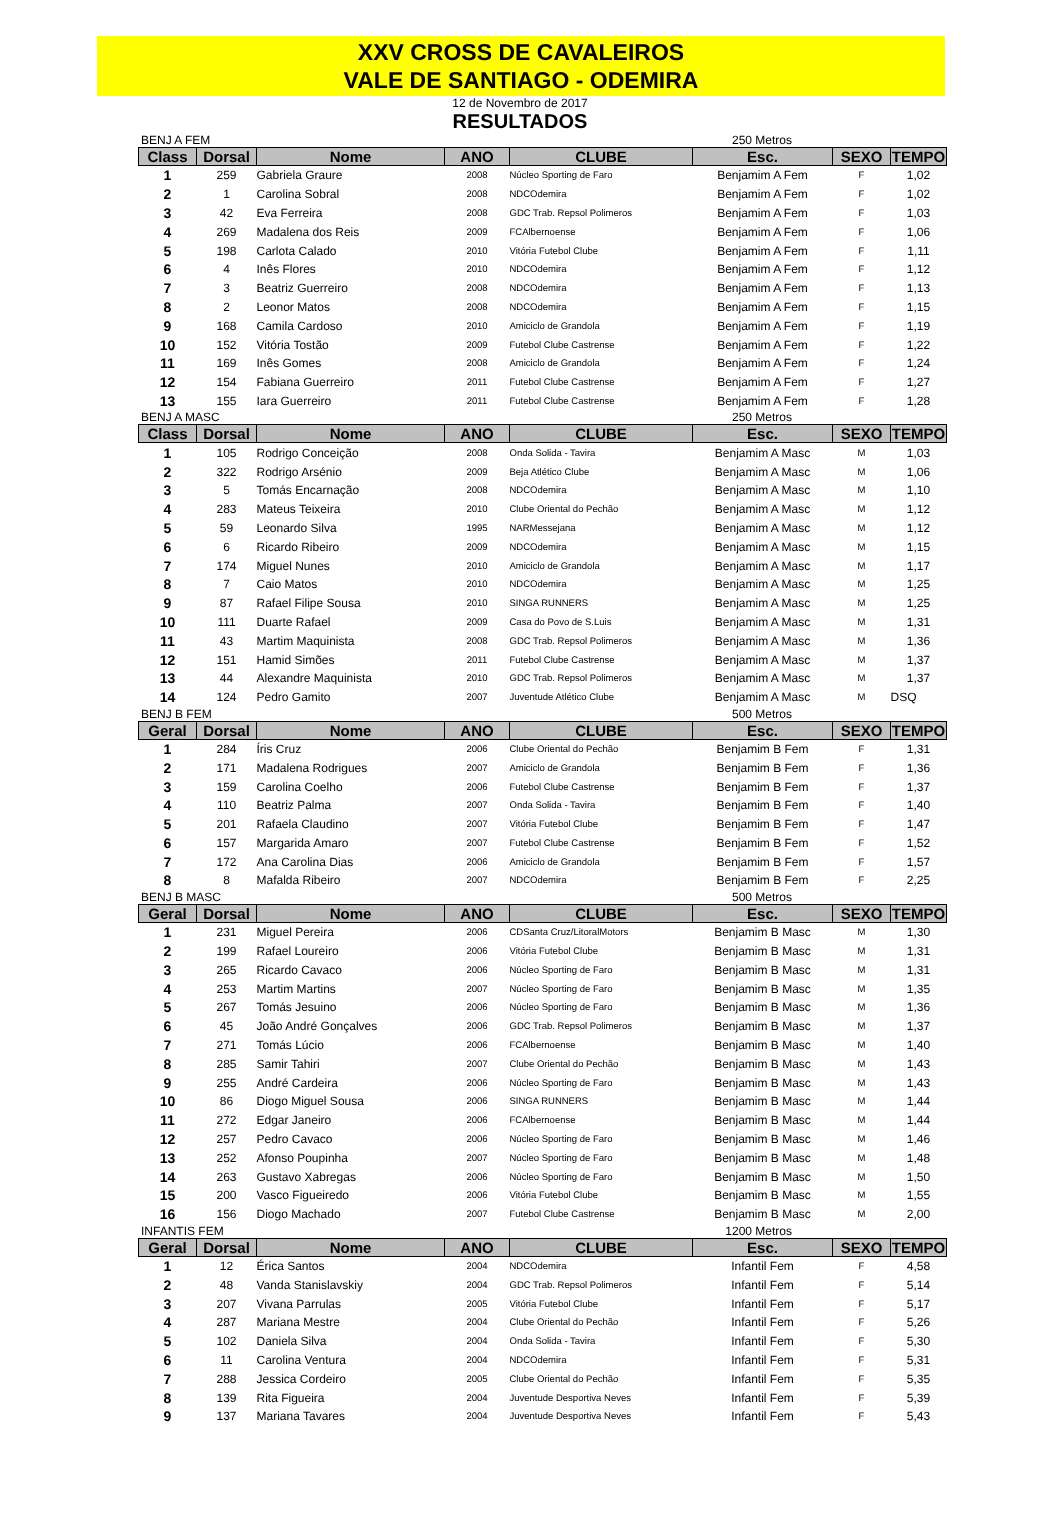XXV CROSS DE CAVALEIROS
VALE DE SANTIAGO - ODEMIRA
12 de Novembro de 2017
RESULTADOS
BENJ A FEM 250 Metros
| Class | Dorsal | Nome | ANO | CLUBE | Esc. | SEXO | TEMPO |
| --- | --- | --- | --- | --- | --- | --- | --- |
| 1 | 259 | Gabriela Graure | 2008 | Núcleo Sporting de Faro | Benjamim A Fem | F | 1,02 |
| 2 | 1 | Carolina Sobral | 2008 | NDCOdemira | Benjamim A Fem | F | 1,02 |
| 3 | 42 | Eva Ferreira | 2008 | GDC Trab. Repsol Polimeros | Benjamim A Fem | F | 1,03 |
| 4 | 269 | Madalena dos Reis | 2009 | FCAlbernoense | Benjamim A Fem | F | 1,06 |
| 5 | 198 | Carlota Calado | 2010 | Vitória Futebol Clube | Benjamim A Fem | F | 1,11 |
| 6 | 4 | Inês Flores | 2010 | NDCOdemira | Benjamim A Fem | F | 1,12 |
| 7 | 3 | Beatriz Guerreiro | 2008 | NDCOdemira | Benjamim A Fem | F | 1,13 |
| 8 | 2 | Leonor Matos | 2008 | NDCOdemira | Benjamim A Fem | F | 1,15 |
| 9 | 168 | Camila Cardoso | 2010 | Amiciclo de Grandola | Benjamim A Fem | F | 1,19 |
| 10 | 152 | Vitória Tostão | 2009 | Futebol Clube Castrense | Benjamim A Fem | F | 1,22 |
| 11 | 169 | Inês Gomes | 2008 | Amiciclo de Grandola | Benjamim A Fem | F | 1,24 |
| 12 | 154 | Fabiana Guerreiro | 2011 | Futebol Clube Castrense | Benjamim A Fem | F | 1,27 |
| 13 | 155 | Iara Guerreiro | 2011 | Futebol Clube Castrense | Benjamim A Fem | F | 1,28 |
BENJ A MASC 250 Metros
| Class | Dorsal | Nome | ANO | CLUBE | Esc. | SEXO | TEMPO |
| --- | --- | --- | --- | --- | --- | --- | --- |
| 1 | 105 | Rodrigo Conceição | 2008 | Onda Solida - Tavira | Benjamim A Masc | M | 1,03 |
| 2 | 322 | Rodrigo Arsénio | 2009 | Beja Atlético Clube | Benjamim A Masc | M | 1,06 |
| 3 | 5 | Tomás Encarnação | 2008 | NDCOdemira | Benjamim A Masc | M | 1,10 |
| 4 | 283 | Mateus Teixeira | 2010 | Clube Oriental do Pechão | Benjamim A Masc | M | 1,12 |
| 5 | 59 | Leonardo Silva | 1995 | NARMessejana | Benjamim A Masc | M | 1,12 |
| 6 | 6 | Ricardo Ribeiro | 2009 | NDCOdemira | Benjamim A Masc | M | 1,15 |
| 7 | 174 | Miguel Nunes | 2010 | Amiciclo de Grandola | Benjamim A Masc | M | 1,17 |
| 8 | 7 | Caio Matos | 2010 | NDCOdemira | Benjamim A Masc | M | 1,25 |
| 9 | 87 | Rafael Filipe Sousa | 2010 | SINGA RUNNERS | Benjamim A Masc | M | 1,25 |
| 10 | 111 | Duarte Rafael | 2009 | Casa do Povo de S.Luis | Benjamim A Masc | M | 1,31 |
| 11 | 43 | Martim Maquinista | 2008 | GDC Trab. Repsol Polimeros | Benjamim A Masc | M | 1,36 |
| 12 | 151 | Hamid Simões | 2011 | Futebol Clube Castrense | Benjamim A Masc | M | 1,37 |
| 13 | 44 | Alexandre Maquinista | 2010 | GDC Trab. Repsol Polimeros | Benjamim A Masc | M | 1,37 |
| 14 | 124 | Pedro Gamito | 2007 | Juventude Atlético Clube | Benjamim A Masc | M | DSQ |
BENJ B FEM 500 Metros
| Geral | Dorsal | Nome | ANO | CLUBE | Esc. | SEXO | TEMPO |
| --- | --- | --- | --- | --- | --- | --- | --- |
| 1 | 284 | Íris Cruz | 2006 | Clube Oriental do Pechão | Benjamim B Fem | F | 1,31 |
| 2 | 171 | Madalena Rodrigues | 2007 | Amiciclo de Grandola | Benjamim B Fem | F | 1,36 |
| 3 | 159 | Carolina Coelho | 2006 | Futebol Clube Castrense | Benjamim B Fem | F | 1,37 |
| 4 | 110 | Beatriz Palma | 2007 | Onda Solida - Tavira | Benjamim B Fem | F | 1,40 |
| 5 | 201 | Rafaela Claudino | 2007 | Vitória Futebol Clube | Benjamim B Fem | F | 1,47 |
| 6 | 157 | Margarida Amaro | 2007 | Futebol Clube Castrense | Benjamim B Fem | F | 1,52 |
| 7 | 172 | Ana Carolina Dias | 2006 | Amiciclo de Grandola | Benjamim B Fem | F | 1,57 |
| 8 | 8 | Mafalda Ribeiro | 2007 | NDCOdemira | Benjamim B Fem | F | 2,25 |
BENJ B MASC 500 Metros
| Geral | Dorsal | Nome | ANO | CLUBE | Esc. | SEXO | TEMPO |
| --- | --- | --- | --- | --- | --- | --- | --- |
| 1 | 231 | Miguel Pereira | 2006 | CDSanta Cruz/LitoralMotors | Benjamim B Masc | M | 1,30 |
| 2 | 199 | Rafael Loureiro | 2006 | Vitória Futebol Clube | Benjamim B Masc | M | 1,31 |
| 3 | 265 | Ricardo Cavaco | 2006 | Núcleo Sporting de Faro | Benjamim B Masc | M | 1,31 |
| 4 | 253 | Martim Martins | 2007 | Núcleo Sporting de Faro | Benjamim B Masc | M | 1,35 |
| 5 | 267 | Tomás Jesuino | 2006 | Núcleo Sporting de Faro | Benjamim B Masc | M | 1,36 |
| 6 | 45 | João André Gonçalves | 2006 | GDC Trab. Repsol Polimeros | Benjamim B Masc | M | 1,37 |
| 7 | 271 | Tomás Lúcio | 2006 | FCAlbernoense | Benjamim B Masc | M | 1,40 |
| 8 | 285 | Samir Tahiri | 2007 | Clube Oriental do Pechão | Benjamim B Masc | M | 1,43 |
| 9 | 255 | André Cardeira | 2006 | Núcleo Sporting de Faro | Benjamim B Masc | M | 1,43 |
| 10 | 86 | Diogo Miguel Sousa | 2006 | SINGA RUNNERS | Benjamim B Masc | M | 1,44 |
| 11 | 272 | Edgar Janeiro | 2006 | FCAlbernoense | Benjamim B Masc | M | 1,44 |
| 12 | 257 | Pedro Cavaco | 2006 | Núcleo Sporting de Faro | Benjamim B Masc | M | 1,46 |
| 13 | 252 | Afonso Poupinha | 2007 | Núcleo Sporting de Faro | Benjamim B Masc | M | 1,48 |
| 14 | 263 | Gustavo Xabregas | 2006 | Núcleo Sporting de Faro | Benjamim B Masc | M | 1,50 |
| 15 | 200 | Vasco Figueiredo | 2006 | Vitória Futebol Clube | Benjamim B Masc | M | 1,55 |
| 16 | 156 | Diogo Machado | 2007 | Futebol Clube Castrense | Benjamim B Masc | M | 2,00 |
INFANTIS FEM 1200 Metros
| Geral | Dorsal | Nome | ANO | CLUBE | Esc. | SEXO | TEMPO |
| --- | --- | --- | --- | --- | --- | --- | --- |
| 1 | 12 | Érica Santos | 2004 | NDCOdemira | Infantil Fem | F | 4,58 |
| 2 | 48 | Vanda Stanislavskiy | 2004 | GDC Trab. Repsol Polimeros | Infantil Fem | F | 5,14 |
| 3 | 207 | Vivana Parrulas | 2005 | Vitória Futebol Clube | Infantil Fem | F | 5,17 |
| 4 | 287 | Mariana Mestre | 2004 | Clube Oriental do Pechão | Infantil Fem | F | 5,26 |
| 5 | 102 | Daniela Silva | 2004 | Onda Solida - Tavira | Infantil Fem | F | 5,30 |
| 6 | 11 | Carolina Ventura | 2004 | NDCOdemira | Infantil Fem | F | 5,31 |
| 7 | 288 | Jessica Cordeiro | 2005 | Clube Oriental do Pechão | Infantil Fem | F | 5,35 |
| 8 | 139 | Rita Figueira | 2004 | Juventude Desportiva Neves | Infantil Fem | F | 5,39 |
| 9 | 137 | Mariana Tavares | 2004 | Juventude Desportiva Neves | Infantil Fem | F | 5,43 |